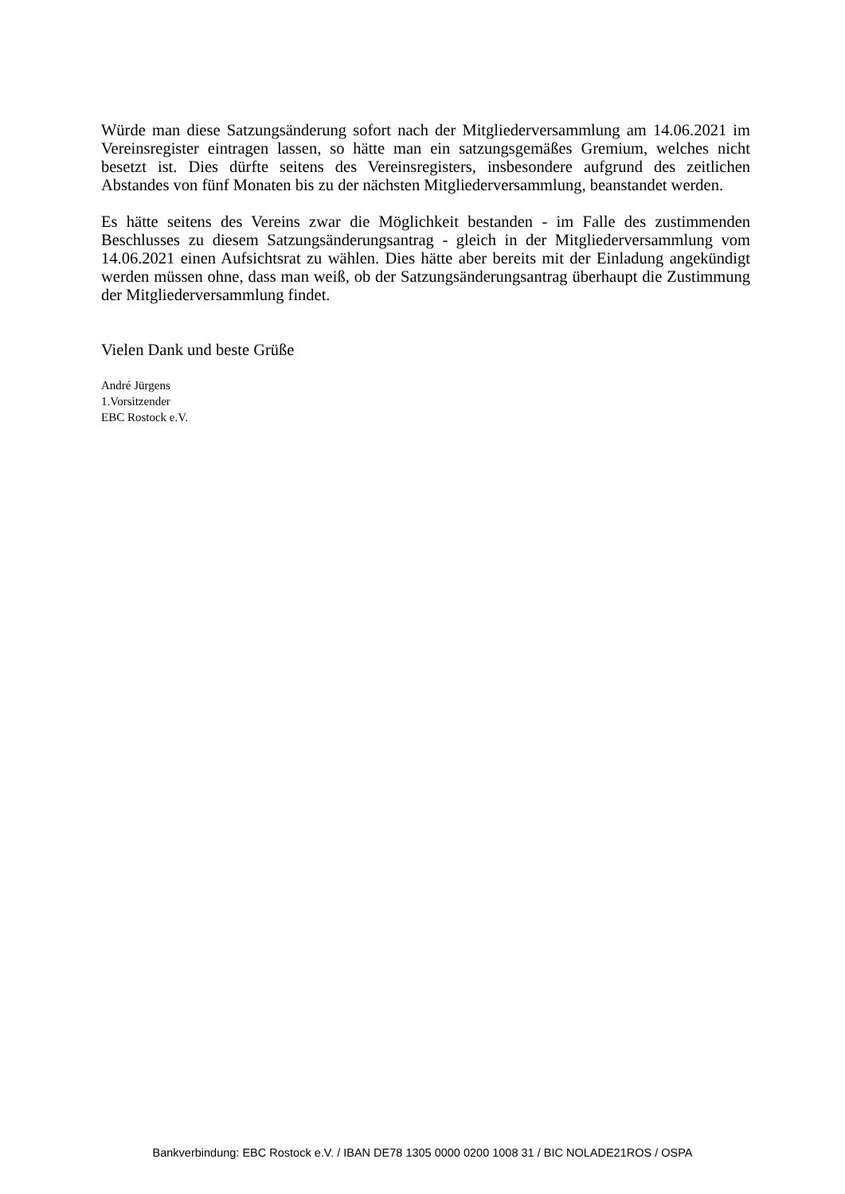Würde man diese Satzungsänderung sofort nach der Mitgliederversammlung am 14.06.2021 im Vereinsregister eintragen lassen, so hätte man ein satzungsgemäßes Gremium, welches nicht besetzt ist. Dies dürfte seitens des Vereinsregisters, insbesondere aufgrund des zeitlichen Abstandes von fünf Monaten bis zu der nächsten Mitgliederversammlung, beanstandet werden.
Es hätte seitens des Vereins zwar die Möglichkeit bestanden - im Falle des zustimmenden Beschlusses zu diesem Satzungsänderungsantrag - gleich in der Mitgliederversammlung vom 14.06.2021 einen Aufsichtsrat zu wählen. Dies hätte aber bereits mit der Einladung angekündigt werden müssen ohne, dass man weiß, ob der Satzungsänderungsantrag überhaupt die Zustimmung der Mitgliederversammlung findet.
Vielen Dank und beste Grüße
André Jürgens
1.Vorsitzender
EBC Rostock e.V.
Bankverbindung: EBC Rostock e.V. / IBAN DE78 1305 0000 0200 1008 31 / BIC NOLADE21ROS / OSPA